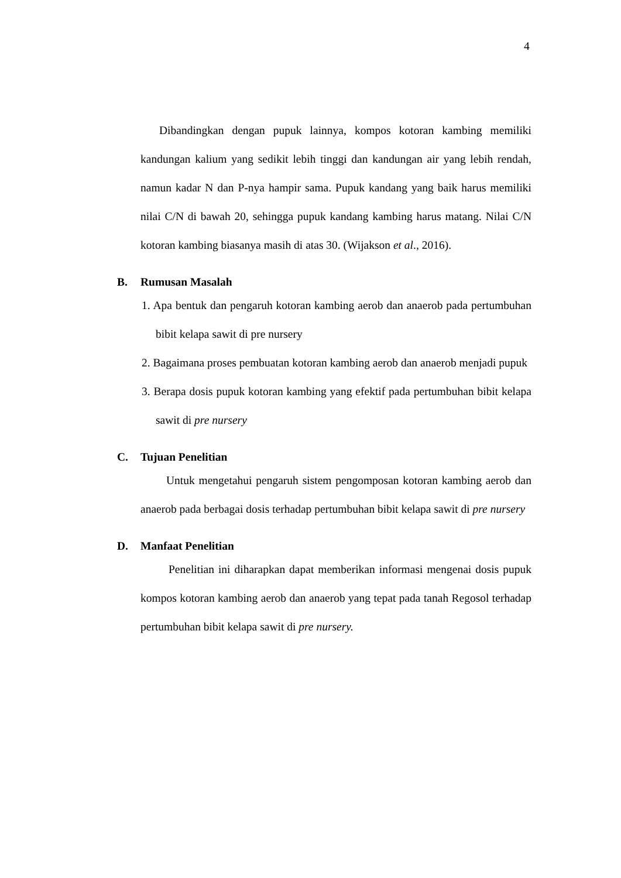4
Dibandingkan dengan pupuk lainnya, kompos kotoran kambing memiliki kandungan kalium yang sedikit lebih tinggi dan kandungan air yang lebih rendah, namun kadar N dan P-nya hampir sama. Pupuk kandang yang baik harus memiliki nilai C/N di bawah 20, sehingga pupuk kandang kambing harus matang. Nilai C/N kotoran kambing biasanya masih di atas 30. (Wijakson et al., 2016).
B. Rumusan Masalah
1. Apa bentuk dan pengaruh kotoran kambing aerob dan anaerob pada pertumbuhan bibit kelapa sawit di pre nursery
2. Bagaimana proses pembuatan kotoran kambing aerob dan anaerob menjadi pupuk
3. Berapa dosis pupuk kotoran kambing yang efektif pada pertumbuhan bibit kelapa sawit di pre nursery
C. Tujuan Penelitian
Untuk mengetahui pengaruh sistem pengomposan kotoran kambing aerob dan anaerob pada berbagai dosis terhadap pertumbuhan bibit kelapa sawit di pre nursery
D. Manfaat Penelitian
Penelitian ini diharapkan dapat memberikan informasi mengenai dosis pupuk kompos kotoran kambing aerob dan anaerob yang tepat pada tanah Regosol terhadap pertumbuhan bibit kelapa sawit di pre nursery.